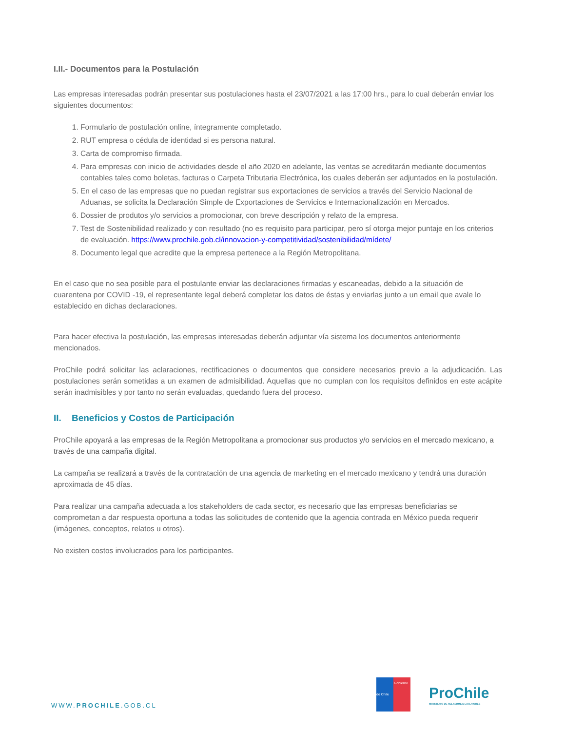I.II.- Documentos para la Postulación
Las empresas interesadas podrán presentar sus postulaciones hasta el 23/07/2021 a las 17:00 hrs., para lo cual deberán enviar los siguientes documentos:
1. Formulario de postulación online, íntegramente completado.
2. RUT empresa o cédula de identidad si es persona natural.
3. Carta de compromiso firmada.
4. Para empresas con inicio de actividades desde el año 2020 en adelante, las ventas se acreditarán mediante documentos contables tales como boletas, facturas o Carpeta Tributaria Electrónica, los cuales deberán ser adjuntados en la postulación.
5. En el caso de las empresas que no puedan registrar sus exportaciones de servicios a través del Servicio Nacional de Aduanas, se solicita la Declaración Simple de Exportaciones de Servicios e Internacionalización en Mercados.
6. Dossier de produtos y/o servicios a promocionar, con breve descripción y relato de la empresa.
7. Test de Sostenibilidad realizado y con resultado (no es requisito para participar, pero sí otorga mejor puntaje en los criterios de evaluación. https://www.prochile.gob.cl/innovacion-y-competitividad/sostenibilidad/mídete/
8. Documento legal que acredite que la empresa pertenece a la Región Metropolitana.
En el caso que no sea posible para el postulante enviar las declaraciones firmadas y escaneadas, debido a la situación de cuarentena por COVID -19, el representante legal deberá completar los datos de éstas y enviarlas junto a un email que avale lo establecido en dichas declaraciones.
Para hacer efectiva la postulación, las empresas interesadas deberán adjuntar vía sistema los documentos anteriormente mencionados.
ProChile podrá solicitar las aclaraciones, rectificaciones o documentos que considere necesarios previo a la adjudicación. Las postulaciones serán sometidas a un examen de admisibilidad. Aquellas que no cumplan con los requisitos definidos en este acápite serán inadmisibles y por tanto no serán evaluadas, quedando fuera del proceso.
II. Beneficios y Costos de Participación
ProChile apoyará a las empresas de la Región Metropolitana a promocionar sus productos y/o servicios en el mercado mexicano, a través de una campaña digital.
La campaña se realizará a través de la contratación de una agencia de marketing en el mercado mexicano y tendrá una duración aproximada de 45 días.
Para realizar una campaña adecuada a los stakeholders de cada sector, es necesario que las empresas beneficiarias se comprometan a dar respuesta oportuna a todas las solicitudes de contenido que la agencia contrada en México pueda requerir (imágenes, conceptos, relatos u otros).
No existen costos involucrados para los participantes.
WWW.PROCHILE.GOB.CL
Gobierno de Chile
ProChile
MINISTERIO DE RELACIONES EXTERIORES